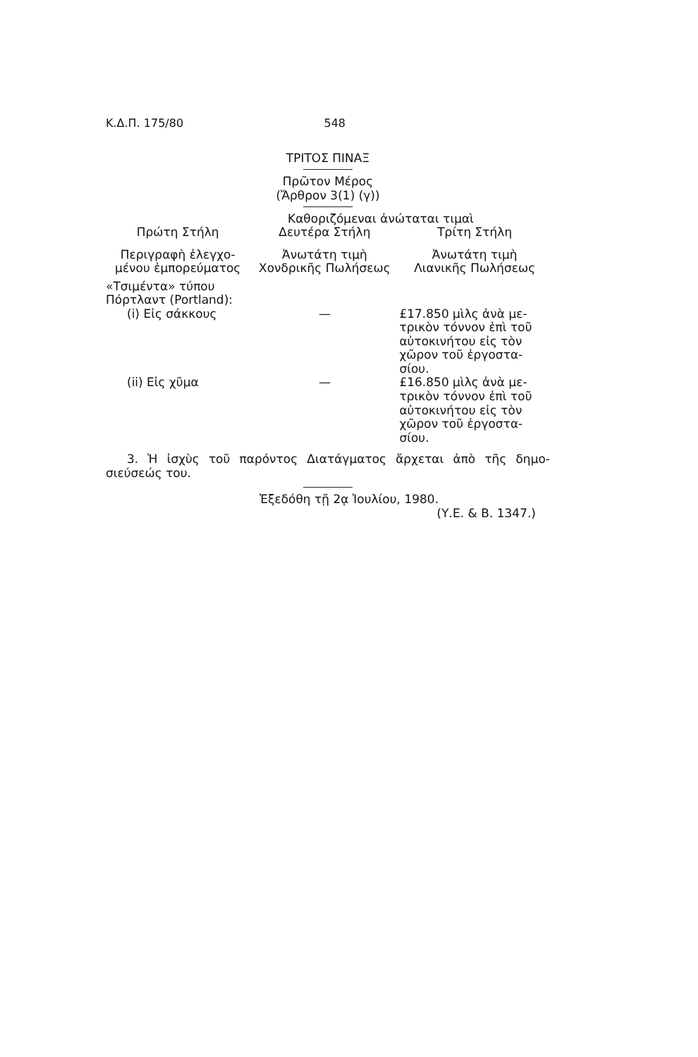Κ.Δ.Π. 175/80 548
ΤΡΙΤΟΣ ΠΙΝΑΞ
Πρῶτον Μέρος
(Ἄρθρον 3(1) (γ))
Καθοριζόμεναι ἀνώταται τιμαὶ
| Πρώτη Στήλη | Δευτέρα Στήλη | Τρίτη Στήλη |
| --- | --- | --- |
| Περιγραφὴ ἐλεγχο- μένου ἐμπορεύματος | Ἀνωτάτη τιμὴ Χονδρικῆς Πωλήσεως | Ἀνωτάτη τιμὴ Λιανικῆς Πωλήσεως |
| «Τσιμέντα» τύπου Πόρτλαντ (Portland): | | |
| (i) Εἰς σάκκους | — | £17.850 μὶλς ἀνὰ με- τρικὸν τόννον ἐπὶ τοῦ αὐτοκινήτου εἰς τὸν χῶρον τοῦ ἐργοστα- σίου. |
| (ii) Εἰς χῦμα | — | £16.850 μὶλς ἀνὰ με- τρικὸν τόννον ἐπὶ τοῦ αὐτοκινήτου εἰς τὸν χῶρον τοῦ ἐργοστα- σίου. |
3. Ἡ ἰσχὺς τοῦ παρόντος Διατάγματος ἄρχεται ἀπὸ τῆς δημο-σιεύσεώς του.
Ἐξεδόθη τῇ 2ᾳ Ἰουλίου, 1980.
(Υ.Ε. & Β. 1347.)